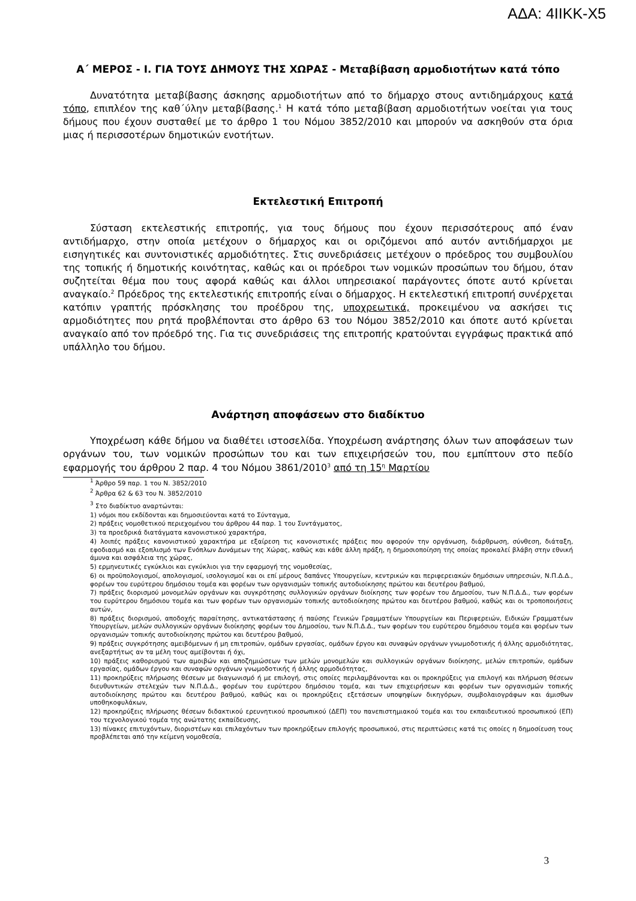ΑΔΑ: 4ΙΙΚΚ-Χ5
Α΄ ΜΕΡΟΣ - Ι. ΓΙΑ ΤΟΥΣ ΔΗΜΟΥΣ ΤΗΣ ΧΩΡΑΣ - Μεταβίβαση αρμοδιοτήτων κατά τόπο
Δυνατότητα μεταβίβασης άσκησης αρμοδιοτήτων από το δήμαρχο στους αντιδημάρχους κατά τόπο, επιπλέον της καθ΄ύλην μεταβίβασης.<sup>1</sup> Η κατά τόπο μεταβίβαση αρμοδιοτήτων νοείται για τους δήμους που έχουν συσταθεί με το άρθρο 1 του Νόμου 3852/2010 και μπορούν να ασκηθούν στα όρια μιας ή περισσοτέρων δημοτικών ενοτήτων.
Εκτελεστική Επιτροπή
Σύσταση εκτελεστικής επιτροπής, για τους δήμους που έχουν περισσότερους από έναν αντιδήμαρχο, στην οποία μετέχουν ο δήμαρχος και οι οριζόμενοι από αυτόν αντιδήμαρχοι με εισηγητικές και συντονιστικές αρμοδιότητες. Στις συνεδριάσεις μετέχουν ο πρόεδρος του συμβουλίου της τοπικής ή δημοτικής κοινότητας, καθώς και οι πρόεδροι των νομικών προσώπων του δήμου, όταν συζητείται θέμα που τους αφορά καθώς και άλλοι υπηρεσιακοί παράγοντες όποτε αυτό κρίνεται αναγκαίο.<sup>2</sup> Πρόεδρος της εκτελεστικής επιτροπής είναι ο δήμαρχος. Η εκτελεστική επιτροπή συνέρχεται κατόπιν γραπτής πρόσκλησης του προέδρου της, υποχρεωτικά, προκειμένου να ασκήσει τις αρμοδιότητες που ρητά προβλέπονται στο άρθρο 63 του Νόμου 3852/2010 και όποτε αυτό κρίνεται αναγκαίο από τον πρόεδρό της. Για τις συνεδριάσεις της επιτροπής κρατούνται εγγράφως πρακτικά από υπάλληλο του δήμου.
Ανάρτηση αποφάσεων στο διαδίκτυο
Υποχρέωση κάθε δήμου να διαθέτει ιστοσελίδα. Υποχρέωση ανάρτησης όλων των αποφάσεων των οργάνων του, των νομικών προσώπων του και των επιχειρήσεών του, που εμπίπτουν στο πεδίο εφαρμογής του άρθρου 2 παρ. 4 του Νόμου 3861/2010<sup>3</sup> από τη 15<sup>η</sup> Μαρτίου
<sup>1</sup> Άρθρο 59 παρ. 1 του Ν. 3852/2010
<sup>2</sup> Άρθρα 62 & 63 του Ν. 3852/2010
<sup>3</sup> Στο διαδίκτυο αναρτώνται:
1) νόμοι που εκδίδονται και δημοσιεύονται κατά το Σύνταγμα,
2) πράξεις νομοθετικού περιεχομένου του άρθρου 44 παρ. 1 του Συντάγματος,
3) τα προεδρικά διατάγματα κανονιστικού χαρακτήρα,
4) λοιπές πράξεις κανονιστικού χαρακτήρα με εξαίρεση τις κανονιστικές πράξεις που αφορούν την οργάνωση, διάρθρωση, σύνθεση, διάταξη, εφοδιασμό και εξοπλισμό των Ενόπλων Δυνάμεων της Χώρας, καθώς και κάθε άλλη πράξη, η δημοσιοποίηση της οποίας προκαλεί βλάβη στην εθνική άμυνα και ασφάλεια της χώρας,
5) ερμηνευτικές εγκύκλιοι και εγκύκλιοι για την εφαρμογή της νομοθεσίας,
6) οι προϋπολογισμοί, απολογισμοί, ισολογισμοί και οι επί μέρους δαπάνες Υπουργείων, κεντρικών και περιφερειακών δημόσιων υπηρεσιών, Ν.Π.Δ.Δ., φορέων του ευρύτερου δημόσιου τομέα και φορέων των οργανισμών τοπικής αυτοδιοίκησης πρώτου και δευτέρου βαθμού,
7) πράξεις διορισμού μονομελών οργάνων και συγκρότησης συλλογικών οργάνων διοίκησης των φορέων του Δημοσίου, των Ν.Π.Δ.Δ., των φορέων του ευρύτερου δημόσιου τομέα και των φορέων των οργανισμών τοπικής αυτοδιοίκησης πρώτου και δευτέρου βαθμού, καθώς και οι τροποποιήσεις αυτών,
8) πράξεις διορισμού, αποδοχής παραίτησης, αντικατάστασης ή παύσης Γενικών Γραμματέων Υπουργείων και Περιφερειών, Ειδικών Γραμματέων Υπουργείων, μελών συλλογικών οργάνων διοίκησης φορέων του Δημοσίου, των Ν.Π.Δ.Δ., των φορέων του ευρύτερου δημόσιου τομέα και φορέων των οργανισμών τοπικής αυτοδιοίκησης πρώτου και δευτέρου βαθμού,
9) πράξεις συγκρότησης αμειβόμενων ή μη επιτροπών, ομάδων εργασίας, ομάδων έργου και συναφών οργάνων γνωμοδοτικής ή άλλης αρμοδιότητας, ανεξαρτήτως αν τα μέλη τους αμείβονται ή όχι,
10) πράξεις καθορισμού των αμοιβών και αποζημιώσεων των μελών μονομελών και συλλογικών οργάνων διοίκησης, μελών επιτροπών, ομάδων εργασίας, ομάδων έργου και συναφών οργάνων γνωμοδοτικής ή άλλης αρμοδιότητας,
11) προκηρύξεις πλήρωσης θέσεων με διαγωνισμό ή με επιλογή, στις οποίες περιλαμβάνονται και οι προκηρύξεις για επιλογή και πλήρωση θέσεων διευθυντικών στελεχών των Ν.Π.Δ.Δ., φορέων του ευρύτερου δημόσιου τομέα, και των επιχειρήσεων και φορέων των οργανισμών τοπικής αυτοδιοίκησης πρώτου και δευτέρου βαθμού, καθώς και οι προκηρύξεις εξετάσεων υποψηφίων δικηγόρων, συμβολαιογράφων και άμισθων υποθηκοφυλάκων,
12) προκηρύξεις πλήρωσης θέσεων διδακτικού ερευνητικού προσωπικού (ΔΕΠ) του πανεπιστημιακού τομέα και του εκπαιδευτικού προσωπικού (ΕΠ) του τεχνολογικού τομέα της ανώτατης εκπαίδευσης,
13) πίνακες επιτυχόντων, διοριστέων και επιλαχόντων των προκηρύξεων επιλογής προσωπικού, στις περιπτώσεις κατά τις οποίες η δημοσίευση τους προβλέπεται από την κείμενη νομοθεσία,
3